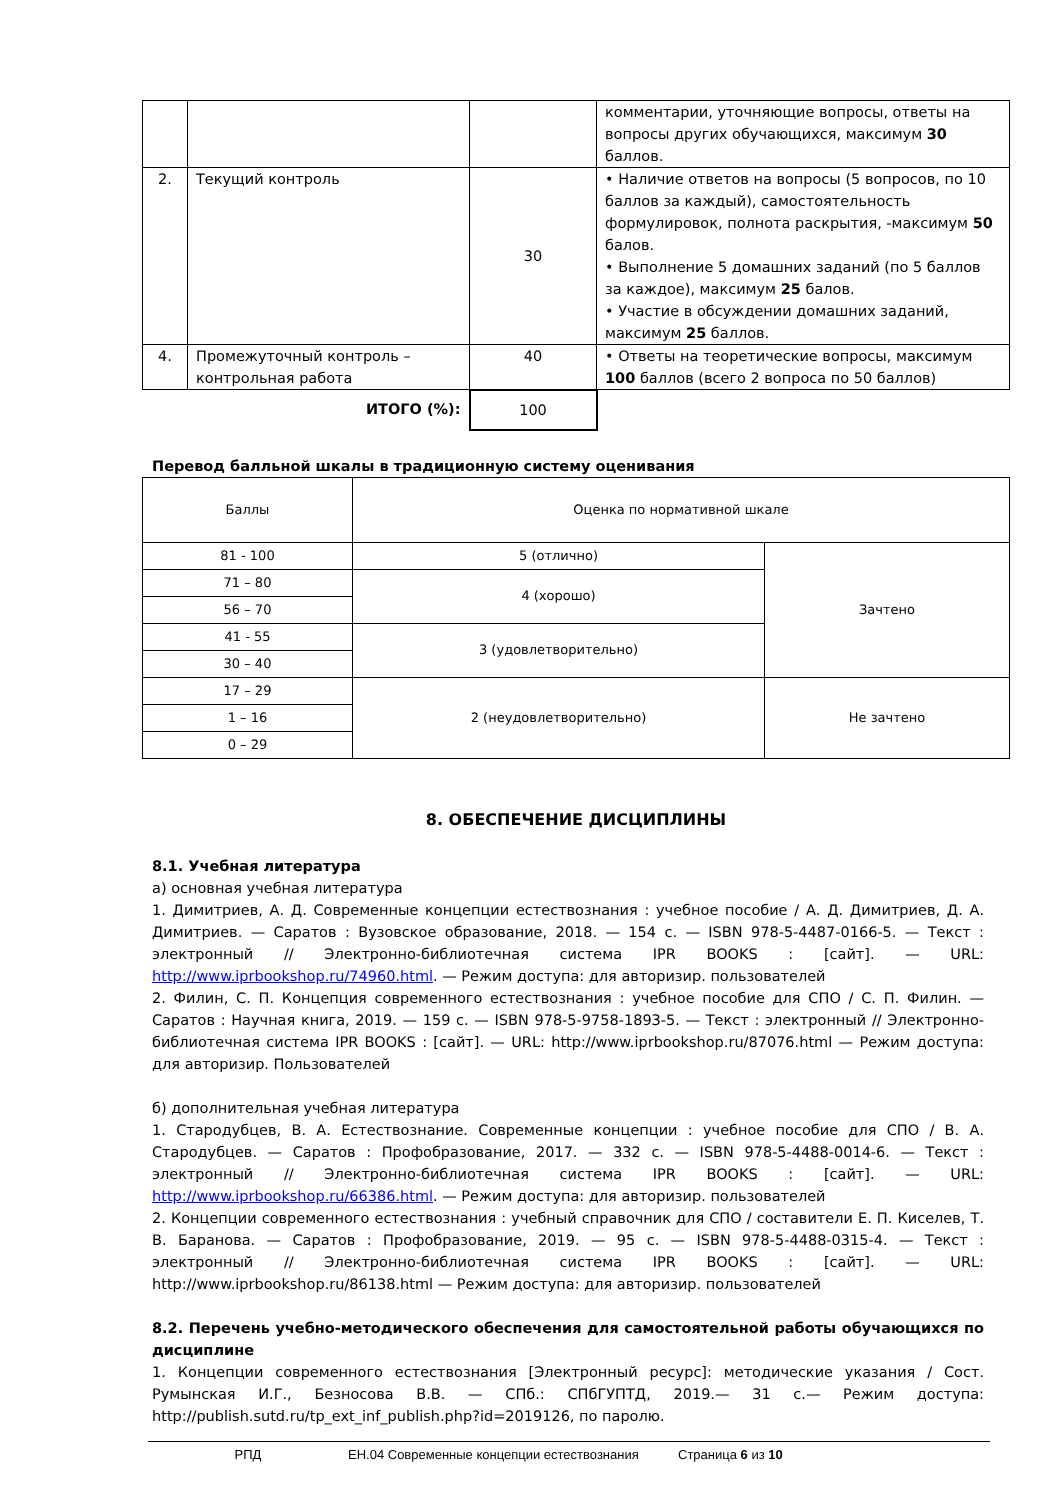| | | | комментарии, уточняющие вопросы, ответы на вопросы других обучающихся, максимум 30 баллов. |
| 2. | Текущий контроль | 30 | • Наличие ответов на вопросы (5 вопросов, по 10 баллов за каждый), самостоятельность формулировок, полнота раскрытия, -максимум 50 балов. • Выполнение 5 домашних заданий (по 5 баллов за каждое), максимум 25 балов. • Участие в обсуждении домашних заданий, максимум 25 баллов. |
| 4. | Промежуточный контроль – контрольная работа | 40 | • Ответы на теоретические вопросы, максимум 100 баллов (всего 2 вопроса по 50 баллов) |
| ИТОГО (%): | | 100 | |
Перевод балльной шкалы в традиционную систему оценивания
| Баллы | Оценка по нормативной шкале | |
| 81 - 100 | 5 (отлично) | Зачтено |
| 71 – 80 | 4 (хорошо) | |
| 56 – 70 | | |
| 41 - 55 | 3 (удовлетворительно) | |
| 30 – 40 | | |
| 17 – 29 | 2 (неудовлетворительно) | Не зачтено |
| 1 – 16 | | |
| 0 – 29 | | |
8. ОБЕСПЕЧЕНИЕ ДИСЦИПЛИНЫ
8.1. Учебная литература
а) основная учебная литература
1. Димитриев, А. Д. Современные концепции естествознания : учебное пособие / А. Д. Димитриев, Д. А. Димитриев. — Саратов : Вузовское образование, 2018. — 154 с. — ISBN 978-5-4487-0166-5. — Текст : электронный // Электронно-библиотечная система IPR BOOKS : [сайт]. — URL: http://www.iprbookshop.ru/74960.html. — Режим доступа: для авторизир. пользователей
2. Филин, С. П. Концепция современного естествознания : учебное пособие для СПО / С. П. Филин. — Саратов : Научная книга, 2019. — 159 с. — ISBN 978-5-9758-1893-5. — Текст : электронный // Электронно-библиотечная система IPR BOOKS : [сайт]. — URL: http://www.iprbookshop.ru/87076.html — Режим доступа: для авторизир. Пользователей
б) дополнительная учебная литература
1. Стародубцев, В. А. Естествознание. Современные концепции : учебное пособие для СПО / В. А. Стародубцев. — Саратов : Профобразование, 2017. — 332 с. — ISBN 978-5-4488-0014-6. — Текст : электронный // Электронно-библиотечная система IPR BOOKS : [сайт]. — URL: http://www.iprbookshop.ru/66386.html. — Режим доступа: для авторизир. пользователей
2. Концепции современного естествознания : учебный справочник для СПО / составители Е. П. Киселев, Т. В. Баранова. — Саратов : Профобразование, 2019. — 95 c. — ISBN 978-5-4488-0315-4. — Текст : электронный // Электронно-библиотечная система IPR BOOKS : [сайт]. — URL: http://www.iprbookshop.ru/86138.html — Режим доступа: для авторизир. пользователей
8.2. Перечень учебно-методического обеспечения для самостоятельной работы обучающихся по дисциплине
1. Концепции современного естествознания [Электронный ресурс]: методические указания / Сост. Румынская И.Г., Безносова В.В. — СПб.: СПбГУПТД, 2019.— 31 с.— Режим доступа: http://publish.sutd.ru/tp_ext_inf_publish.php?id=2019126, по паролю.
РПД ЕН.04 Современные концепции естествознания Страница 6 из 10